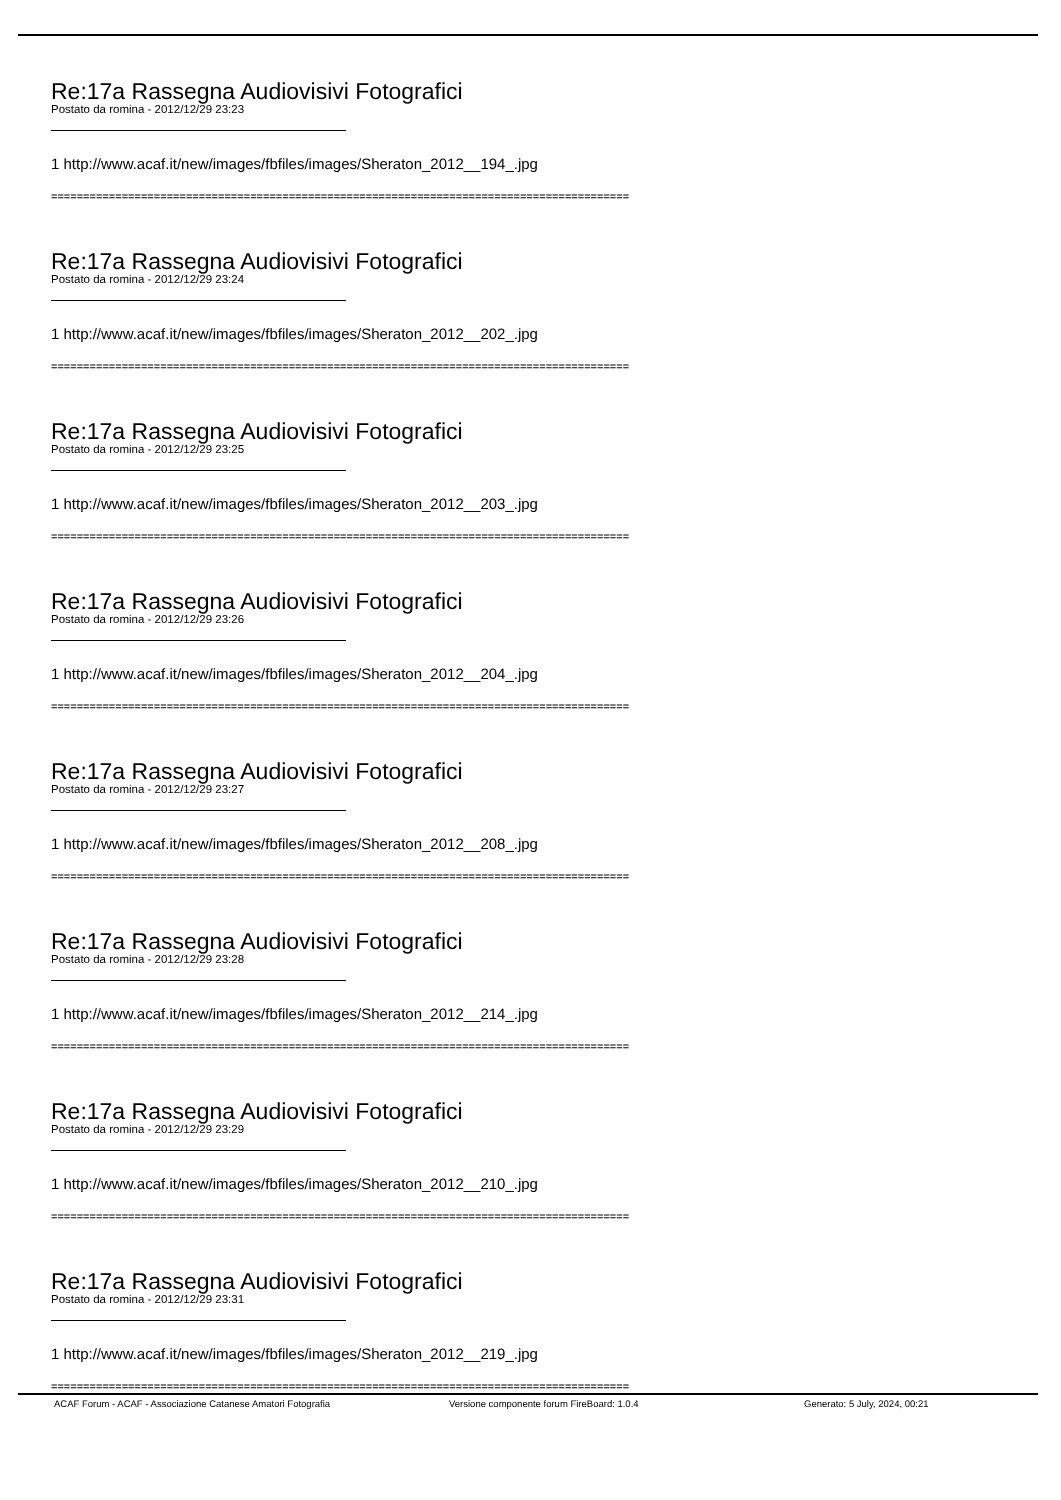Re:17a Rassegna Audiovisivi Fotografici
Postato da romina - 2012/12/29 23:23
1 http://www.acaf.it/new/images/fbfiles/images/Sheraton_2012__194_.jpg
==========================================================================================
Re:17a Rassegna Audiovisivi Fotografici
Postato da romina - 2012/12/29 23:24
1 http://www.acaf.it/new/images/fbfiles/images/Sheraton_2012__202_.jpg
==========================================================================================
Re:17a Rassegna Audiovisivi Fotografici
Postato da romina - 2012/12/29 23:25
1 http://www.acaf.it/new/images/fbfiles/images/Sheraton_2012__203_.jpg
==========================================================================================
Re:17a Rassegna Audiovisivi Fotografici
Postato da romina - 2012/12/29 23:26
1 http://www.acaf.it/new/images/fbfiles/images/Sheraton_2012__204_.jpg
==========================================================================================
Re:17a Rassegna Audiovisivi Fotografici
Postato da romina - 2012/12/29 23:27
1 http://www.acaf.it/new/images/fbfiles/images/Sheraton_2012__208_.jpg
==========================================================================================
Re:17a Rassegna Audiovisivi Fotografici
Postato da romina - 2012/12/29 23:28
1 http://www.acaf.it/new/images/fbfiles/images/Sheraton_2012__214_.jpg
==========================================================================================
Re:17a Rassegna Audiovisivi Fotografici
Postato da romina - 2012/12/29 23:29
1 http://www.acaf.it/new/images/fbfiles/images/Sheraton_2012__210_.jpg
==========================================================================================
Re:17a Rassegna Audiovisivi Fotografici
Postato da romina - 2012/12/29 23:31
1 http://www.acaf.it/new/images/fbfiles/images/Sheraton_2012__219_.jpg
==========================================================================================
ACAF Forum - ACAF - Associazione Catanese Amatori Fotografia Versione componente forum FireBoard: 1.0.4 Generato: 5 July, 2024, 00:21